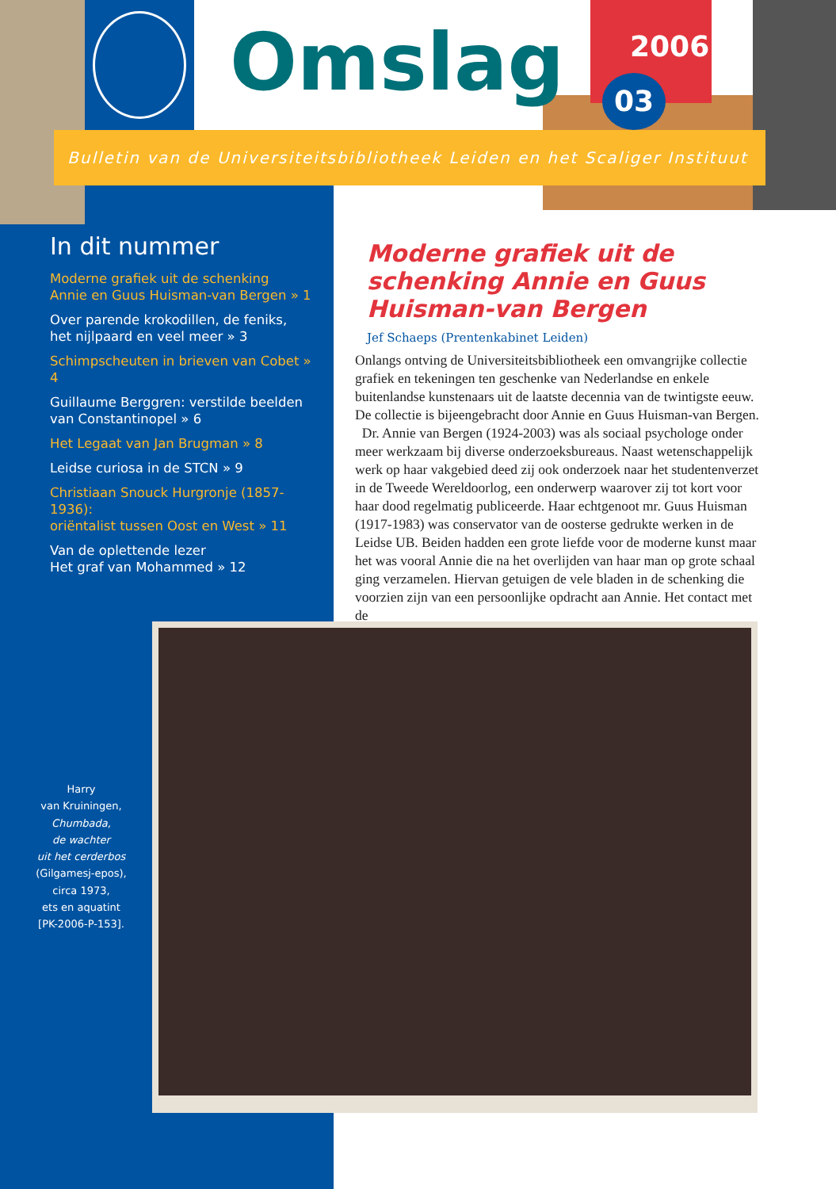Omslag 2006
03
Bulletin van de Universiteitsbibliotheek Leiden en het Scaliger Instituut
In dit nummer
Moderne grafiek uit de schenking
Annie en Guus Huisman-van Bergen » 1
Over parende krokodillen, de feniks,
het nijlpaard en veel meer » 3
Schimpscheuten in brieven van Cobet » 4
Guillaume Berggren: verstilde beelden
van Constantinopel » 6
Het Legaat van Jan Brugman » 8
Leidse curiosa in de STCN » 9
Christiaan Snouck Hurgronje (1857-1936):
oriëntalist tussen Oost en West » 11
Van de oplettende lezer
Het graf van Mohammed » 12
Moderne grafiek uit de schenking Annie en Guus Huisman-van Bergen
Jef Schaeps (Prentenkabinet Leiden)
Onlangs ontving de Universiteitsbibliotheek een omvangrijke collectie grafiek en tekeningen ten geschenke van Nederlandse en enkele buitenlandse kunstenaars uit de laatste decennia van de twintigste eeuw. De collectie is bijeengebracht door Annie en Guus Huisman-van Bergen.
Dr. Annie van Bergen (1924-2003) was als sociaal psychologe onder meer werkzaam bij diverse onderzoeksbureaus. Naast wetenschappelijk werk op haar vakgebied deed zij ook onderzoek naar het studentenverzet in de Tweede Wereldoorlog, een onderwerp waarover zij tot kort voor haar dood regelmatig publiceerde. Haar echtgenoot mr. Guus Huisman (1917-1983) was conservator van de oosterse gedrukte werken in de Leidse UB. Beiden hadden een grote liefde voor de moderne kunst maar het was vooral Annie die na het overlijden van haar man op grote schaal ging verzamelen. Hiervan getuigen de vele bladen in de schenking die voorzien zijn van een persoonlijke opdracht aan Annie. Het contact met de
Harry
van Kruiningen,
Chumbada,
de wachter
uit het cerderbos
(Gilgamesj-epos),
circa 1973,
ets en aquatint
[PK-2006-P-153].